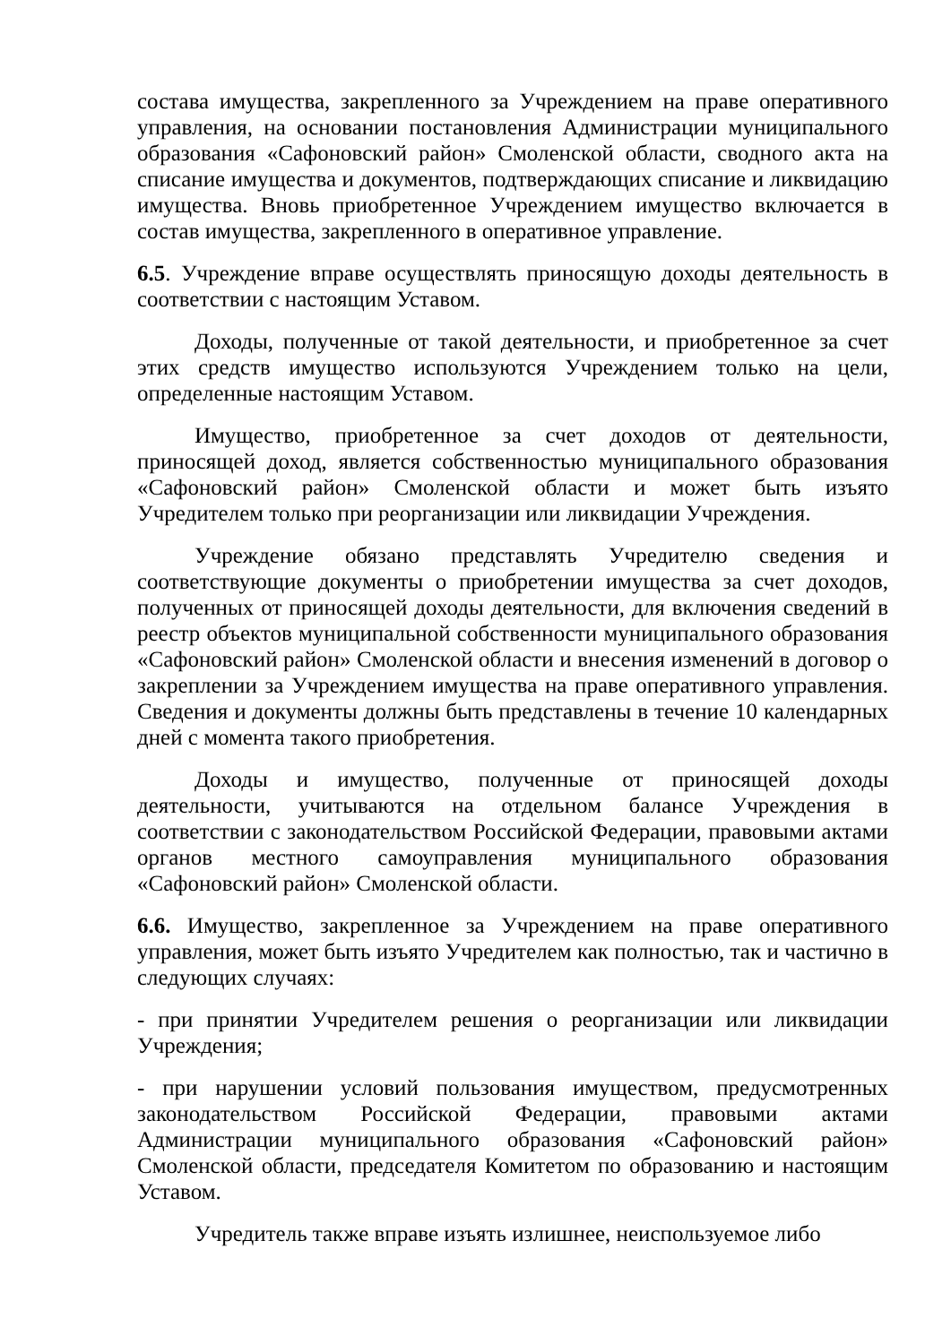состава имущества, закрепленного за Учреждением на праве оперативного управления, на основании постановления Администрации муниципального образования «Сафоновский район» Смоленской области, сводного акта на списание имущества и документов, подтверждающих списание и ликвидацию имущества. Вновь приобретенное Учреждением имущество включается в состав имущества, закрепленного в оперативное управление.
6.5. Учреждение вправе осуществлять приносящую доходы деятельность в соответствии с настоящим Уставом.
Доходы, полученные от такой деятельности, и приобретенное за счет этих средств имущество используются Учреждением только на цели, определенные настоящим Уставом.
Имущество, приобретенное за счет доходов от деятельности, приносящей доход, является собственностью муниципального образования «Сафоновский район» Смоленской области и может быть изъято Учредителем только при реорганизации или ликвидации Учреждения.
Учреждение обязано представлять Учредителю сведения и соответствующие документы о приобретении имущества за счет доходов, полученных от приносящей доходы деятельности, для включения сведений в реестр объектов муниципальной собственности муниципального образования «Сафоновский район» Смоленской области и внесения изменений в договор о закреплении за Учреждением имущества на праве оперативного управления. Сведения и документы должны быть представлены в течение 10 календарных дней с момента такого приобретения.
Доходы и имущество, полученные от приносящей доходы деятельности, учитываются на отдельном балансе Учреждения в соответствии с законодательством Российской Федерации, правовыми актами органов местного самоуправления муниципального образования «Сафоновский район» Смоленской области.
6.6. Имущество, закрепленное за Учреждением на праве оперативного управления, может быть изъято Учредителем как полностью, так и частично в следующих случаях:
- при принятии Учредителем решения о реорганизации или ликвидации Учреждения;
- при нарушении условий пользования имуществом, предусмотренных законодательством Российской Федерации, правовыми актами Администрации муниципального образования «Сафоновский район» Смоленской области, председателя Комитетом по образованию и настоящим Уставом.
Учредитель также вправе изъять излишнее, неиспользуемое либо